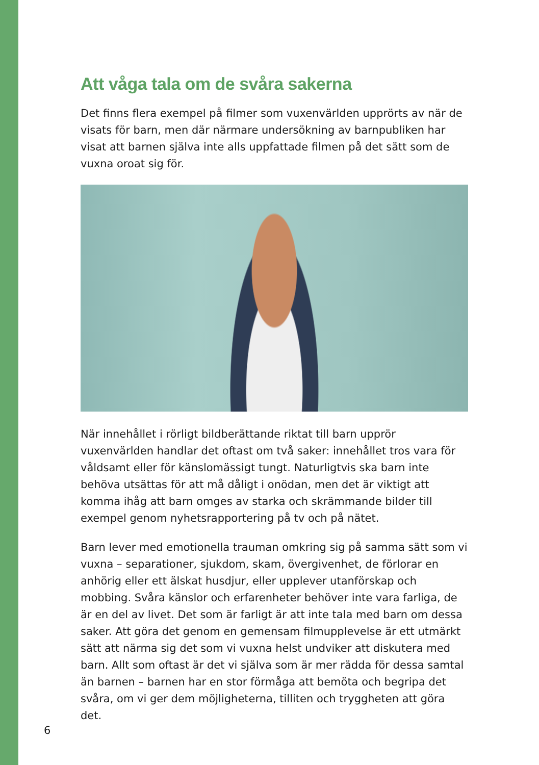Att våga tala om de svåra sakerna
Det finns flera exempel på filmer som vuxenvärlden upprörts av när de visats för barn, men där närmare undersökning av barnpubliken har visat att barnen själva inte alls uppfattade filmen på det sätt som de vuxna oroat sig för.
När innehållet i rörligt bildberättande riktat till barn upprör vuxenvärlden handlar det oftast om två saker: innehållet tros vara för våldsamt eller för känslomässigt tungt. Naturligtvis ska barn inte behöva utsättas för att må dåligt i onödan, men det är viktigt att komma ihåg att barn omges av starka och skrämmande bilder till exempel genom nyhetsrapportering på tv och på nätet.
Barn lever med emotionella trauman omkring sig på samma sätt som vi vuxna – separationer, sjukdom, skam, övergivenhet, de förlorar en anhörig eller ett älskat husdjur, eller upplever utanförskap och mobbing. Svåra känslor och erfarenheter behöver inte vara farliga, de är en del av livet. Det som är farligt är att inte tala med barn om dessa saker. Att göra det genom en gemensam filmupplevelse är ett utmärkt sätt att närma sig det som vi vuxna helst undviker att diskutera med barn. Allt som oftast är det vi själva som är mer rädda för dessa samtal än barnen – barnen har en stor förmåga att bemöta och begripa det svåra, om vi ger dem möjligheterna, tilliten och tryggheten att göra det.
6